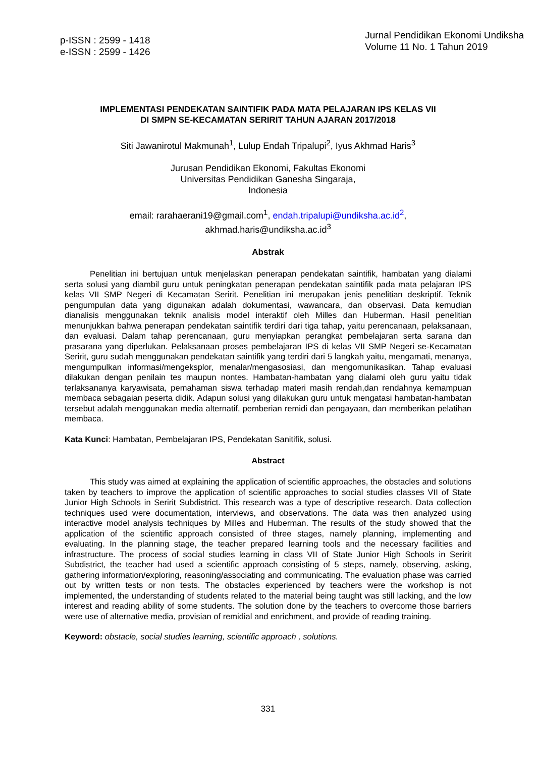p-ISSN : 2599 - 1418
e-ISSN : 2599 - 1426
Jurnal Pendidikan Ekonomi Undiksha
Volume 11 No. 1 Tahun 2019
IMPLEMENTASI PENDEKATAN SAINTIFIK PADA MATA PELAJARAN IPS KELAS VII
DI SMPN SE-KECAMATAN SERIRIT TAHUN AJARAN 2017/2018
Siti Jawanirotul Makmunah<sup>1</sup>, Lulup Endah Tripalupi<sup>2</sup>, Iyus Akhmad Haris<sup>3</sup>
Jurusan Pendidikan Ekonomi, Fakultas Ekonomi
Universitas Pendidikan Ganesha Singaraja,
Indonesia
email: rarahaerani19@gmail.com<sup>1</sup>, endah.tripalupi@undiksha.ac.id<sup>2</sup>,
akhmad.haris@undiksha.ac.id<sup>3</sup>
Abstrak
Penelitian ini bertujuan untuk menjelaskan penerapan pendekatan saintifik, hambatan yang dialami serta solusi yang diambil guru untuk peningkatan penerapan pendekatan saintifik pada mata pelajaran IPS kelas VII SMP Negeri di Kecamatan Seririt. Penelitian ini merupakan jenis penelitian deskriptif. Teknik pengumpulan data yang digunakan adalah dokumentasi, wawancara, dan observasi. Data kemudian dianalisis menggunakan teknik analisis model interaktif oleh Milles dan Huberman. Hasil penelitian menunjukkan bahwa penerapan pendekatan saintifik terdiri dari tiga tahap, yaitu perencanaan, pelaksanaan, dan evaluasi. Dalam tahap perencanaan, guru menyiapkan perangkat pembelajaran serta sarana dan prasarana yang diperlukan. Pelaksanaan proses pembelajaran IPS di kelas VII SMP Negeri se-Kecamatan Seririt, guru sudah menggunakan pendekatan saintifik yang terdiri dari 5 langkah yaitu, mengamati, menanya, mengumpulkan informasi/mengeksplor, menalar/mengasosiasi, dan mengomunikasikan. Tahap evaluasi dilakukan dengan penilain tes maupun nontes. Hambatan-hambatan yang dialami oleh guru yaitu tidak terlaksananya karyawisata, pemahaman siswa terhadap materi masih rendah,dan rendahnya kemampuan membaca sebagaian peserta didik. Adapun solusi yang dilakukan guru untuk mengatasi hambatan-hambatan tersebut adalah menggunakan media alternatif, pemberian remidi dan pengayaan, dan memberikan pelatihan membaca.
Kata Kunci: Hambatan, Pembelajaran IPS, Pendekatan Sanitifik, solusi.
Abstract
This study was aimed at explaining the application of scientific approaches, the obstacles and solutions taken by teachers to improve the application of scientific approaches to social studies classes VII of State Junior High Schools in Seririt Subdistrict. This research was a type of descriptive research. Data collection techniques used were documentation, interviews, and observations. The data was then analyzed using interactive model analysis techniques by Milles and Huberman. The results of the study showed that the application of the scientific approach consisted of three stages, namely planning, implementing and evaluating. In the planning stage, the teacher prepared learning tools and the necessary facilities and infrastructure. The process of social studies learning in class VII of State Junior High Schools in Seririt Subdistrict, the teacher had used a scientific approach consisting of 5 steps, namely, observing, asking, gathering information/exploring, reasoning/associating and communicating. The evaluation phase was carried out by written tests or non tests. The obstacles experienced by teachers were the workshop is not implemented, the understanding of students related to the material being taught was still lacking, and the low interest and reading ability of some students. The solution done by the teachers to overcome those barriers were use of alternative media, provisian of remidial and enrichment, and provide of reading training.
Keyword: obstacle, social studies learning, scientific approach , solutions.
331